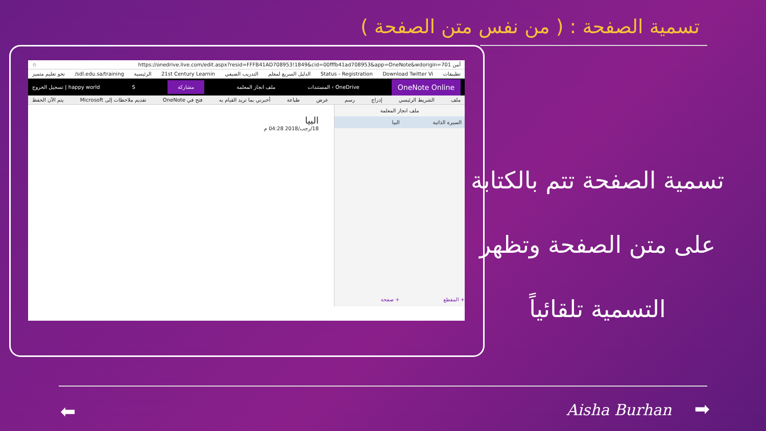تسمية الصفحة : ( من نفس متن الصفحة )
☆ https://onedrive.live.com/edit.aspx?resid=FFFB41AD708953!1849&cid=00fffb41ad708953&app=OneNote&wdorigin=701 آمن
تطبيقات Download Twitter Vi Status - Registration الدليل السريع لمعلم التدريب الصيفي 21st Century Learnin الرئيسية sdl.edu.sa/training/ نحو تعليم متميز
OneNote Online OneDrive › المستندات ملف انجاز المعلمة مشاركة S happy world | تسجيل الخروج
ملف الشريط الرئيسي إدراج رسم عرض طباعة أخبرني بما تريد القيام به فتح في OneNote تقديم ملاحظات إلى Microsoft يتم الآن الحفظ
ملف انجاز المعلمة
السيرة الذاتية البيا
+ المقطع + صفحة
البيا
18/رجب/2018 04:28 م
تسمية الصفحة تتم بالكتابة
على متن الصفحة وتظهر
التسمية تلقائياً
Aisha Burhan ⬅ ➡